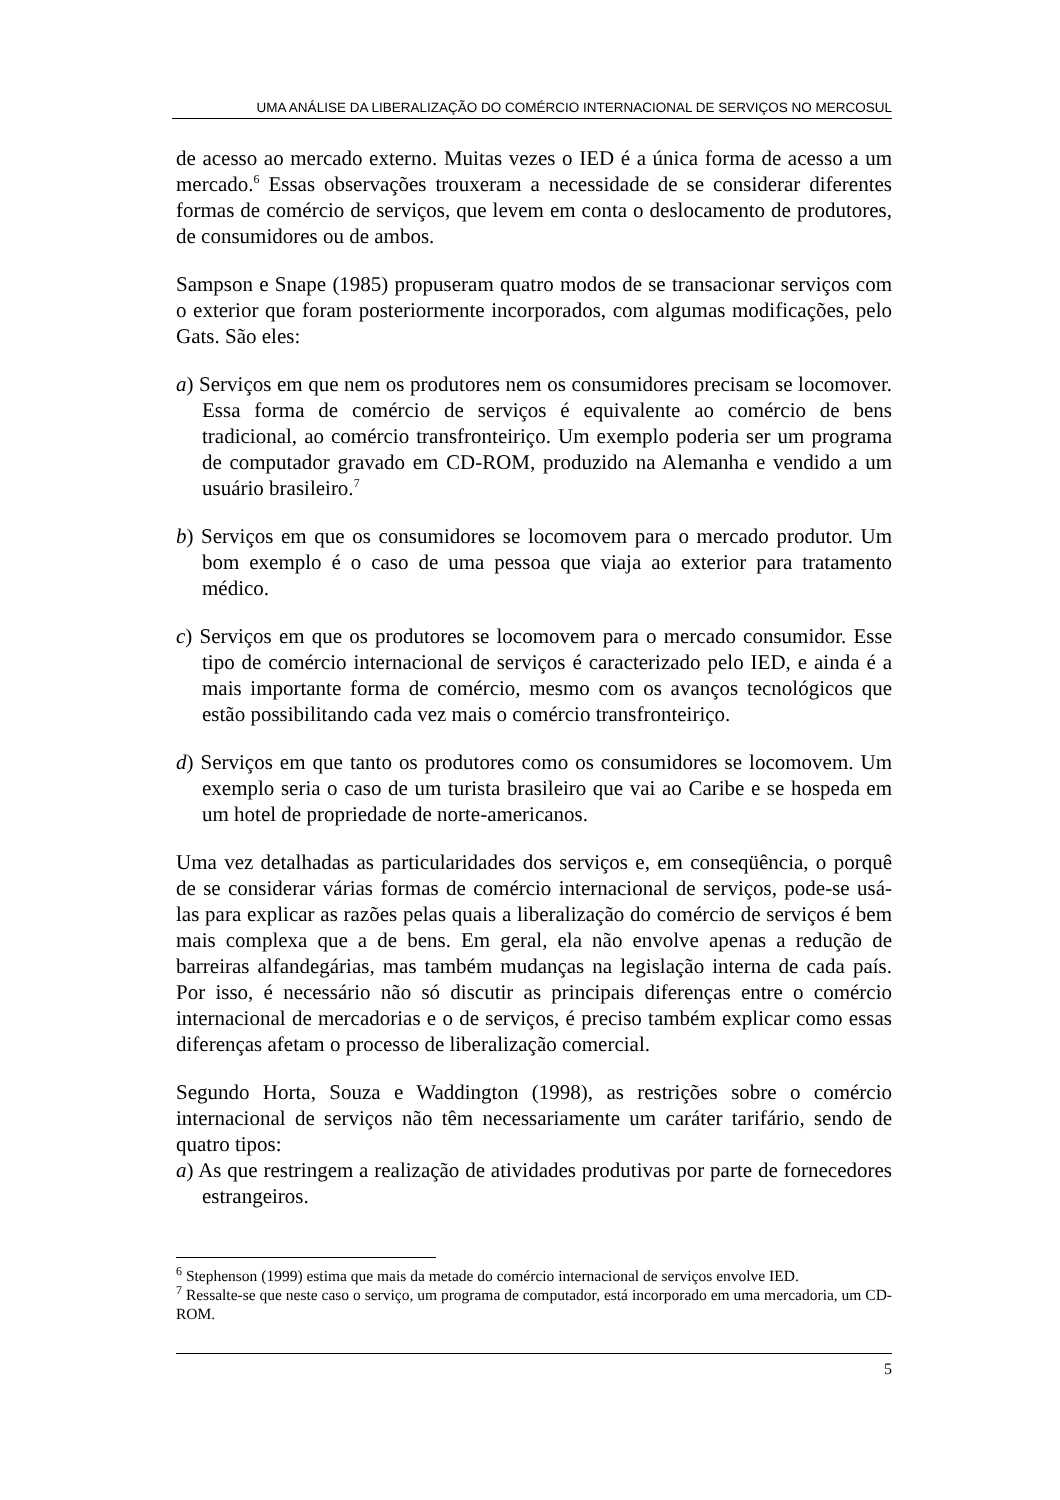UMA ANÁLISE DA LIBERALIZAÇÃO DO COMÉRCIO INTERNACIONAL DE SERVIÇOS NO MERCOSUL
de acesso ao mercado externo. Muitas vezes o IED é a única forma de acesso a um mercado.<sup>6</sup> Essas observações trouxeram a necessidade de se considerar diferentes formas de comércio de serviços, que levem em conta o deslocamento de produtores, de consumidores ou de ambos.
Sampson e Snape (1985) propuseram quatro modos de se transacionar serviços com o exterior que foram posteriormente incorporados, com algumas modificações, pelo Gats. São eles:
a) Serviços em que nem os produtores nem os consumidores precisam se locomover. Essa forma de comércio de serviços é equivalente ao comércio de bens tradicional, ao comércio transfronteiriço. Um exemplo poderia ser um programa de computador gravado em CD-ROM, produzido na Alemanha e vendido a um usuário brasileiro.<sup>7</sup>
b) Serviços em que os consumidores se locomovem para o mercado produtor. Um bom exemplo é o caso de uma pessoa que viaja ao exterior para tratamento médico.
c) Serviços em que os produtores se locomovem para o mercado consumidor. Esse tipo de comércio internacional de serviços é caracterizado pelo IED, e ainda é a mais importante forma de comércio, mesmo com os avanços tecnológicos que estão possibilitando cada vez mais o comércio transfronteiriço.
d) Serviços em que tanto os produtores como os consumidores se locomovem. Um exemplo seria o caso de um turista brasileiro que vai ao Caribe e se hospeda em um hotel de propriedade de norte-americanos.
Uma vez detalhadas as particularidades dos serviços e, em conseqüência, o porquê de se considerar várias formas de comércio internacional de serviços, pode-se usá-las para explicar as razões pelas quais a liberalização do comércio de serviços é bem mais complexa que a de bens. Em geral, ela não envolve apenas a redução de barreiras alfandegárias, mas também mudanças na legislação interna de cada país. Por isso, é necessário não só discutir as principais diferenças entre o comércio internacional de mercadorias e o de serviços, é preciso também explicar como essas diferenças afetam o processo de liberalização comercial.
Segundo Horta, Souza e Waddington (1998), as restrições sobre o comércio internacional de serviços não têm necessariamente um caráter tarifário, sendo de quatro tipos:
a) As que restringem a realização de atividades produtivas por parte de fornecedores estrangeiros.
<sup>6</sup> Stephenson (1999) estima que mais da metade do comércio internacional de serviços envolve IED.
<sup>7</sup> Ressalte-se que neste caso o serviço, um programa de computador, está incorporado em uma mercadoria, um CD-ROM.
5